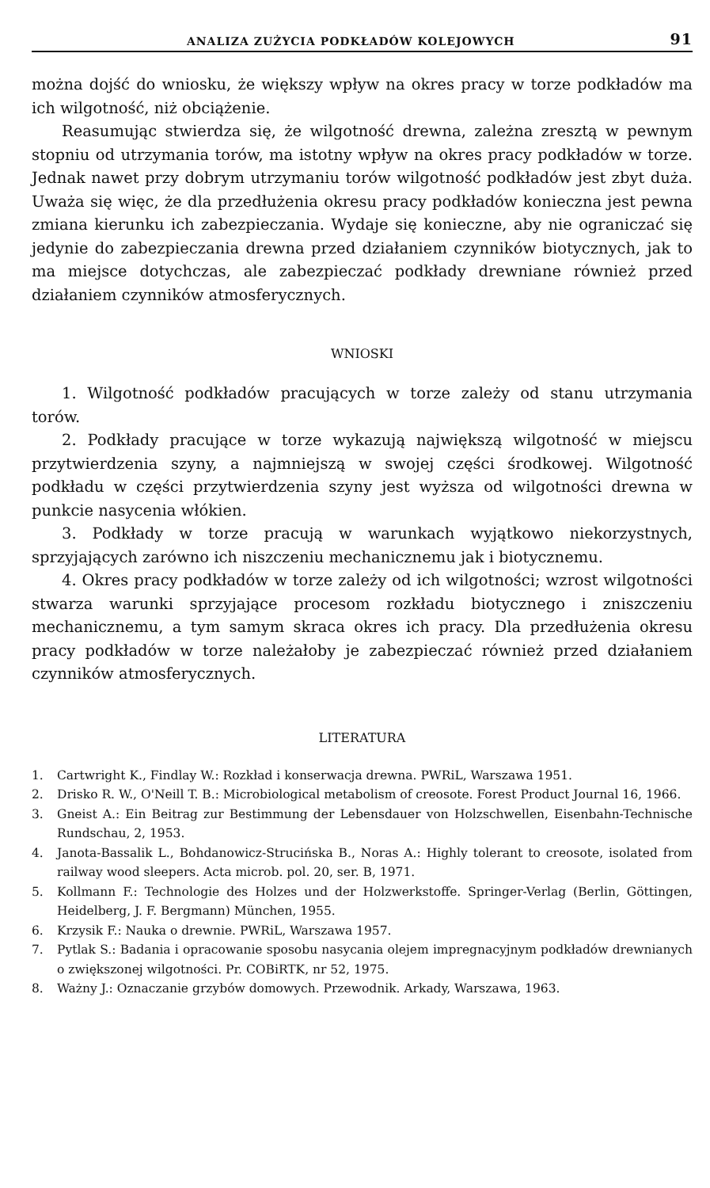ANALIZA ZUŻYCIA PODKŁADÓW KOLEJOWYCH 91
można dojść do wniosku, że większy wpływ na okres pracy w torze podkładów ma ich wilgotność, niż obciążenie.
Reasumując stwierdza się, że wilgotność drewna, zależna zresztą w pewnym stopniu od utrzymania torów, ma istotny wpływ na okres pracy podkładów w torze. Jednak nawet przy dobrym utrzymaniu torów wilgotność podkładów jest zbyt duża. Uważa się więc, że dla przedłużenia okresu pracy podkładów konieczna jest pewna zmiana kierunku ich zabezpieczania. Wydaje się konieczne, aby nie ograniczać się jedynie do zabezpieczania drewna przed działaniem czynników biotycznych, jak to ma miejsce dotychczas, ale zabezpieczać podkłady drewniane również przed działaniem czynników atmosferycznych.
WNIOSKI
1. Wilgotność podkładów pracujących w torze zależy od stanu utrzymania torów.
2. Podkłady pracujące w torze wykazują największą wilgotność w miejscu przytwierdzenia szyny, a najmniejszą w swojej części środkowej. Wilgotność podkładu w części przytwierdzenia szyny jest wyższa od wilgotności drewna w punkcie nasycenia włókien.
3. Podkłady w torze pracują w warunkach wyjątkowo niekorzystnych, sprzyjających zarówno ich niszczeniu mechanicznemu jak i biotycznemu.
4. Okres pracy podkładów w torze zależy od ich wilgotności; wzrost wilgotności stwarza warunki sprzyjające procesom rozkładu biotycznego i zniszczeniu mechanicznemu, a tym samym skraca okres ich pracy. Dla przedłużenia okresu pracy podkładów w torze należałoby je zabezpieczać również przed działaniem czynników atmosferycznych.
LITERATURA
1. Cartwright K., Findlay W.: Rozkład i konserwacja drewna. PWRiL, Warszawa 1951.
2. Drisko R. W., O'Neill T. B.: Microbiological metabolism of creosote. Forest Product Journal 16, 1966.
3. Gneist A.: Ein Beitrag zur Bestimmung der Lebensdauer von Holzschwellen, Eisenbahn-Technische Rundschau, 2, 1953.
4. Janota-Bassalik L., Bohdanowicz-Strucińska B., Noras A.: Highly tolerant to creosote, isolated from railway wood sleepers. Acta microb. pol. 20, ser. B, 1971.
5. Kollmann F.: Technologie des Holzes und der Holzwerkstoffe. Springer-Verlag (Berlin, Göttingen, Heidelberg, J. F. Bergmann) München, 1955.
6. Krzysik F.: Nauka o drewnie. PWRiL, Warszawa 1957.
7. Pytlak S.: Badania i opracowanie sposobu nasycania olejem impregnacyjnym podkładów drewnianych o zwiększonej wilgotności. Pr. COBiRTK, nr 52, 1975.
8. Ważny J.: Oznaczanie grzybów domowych. Przewodnik. Arkady, Warszawa, 1963.